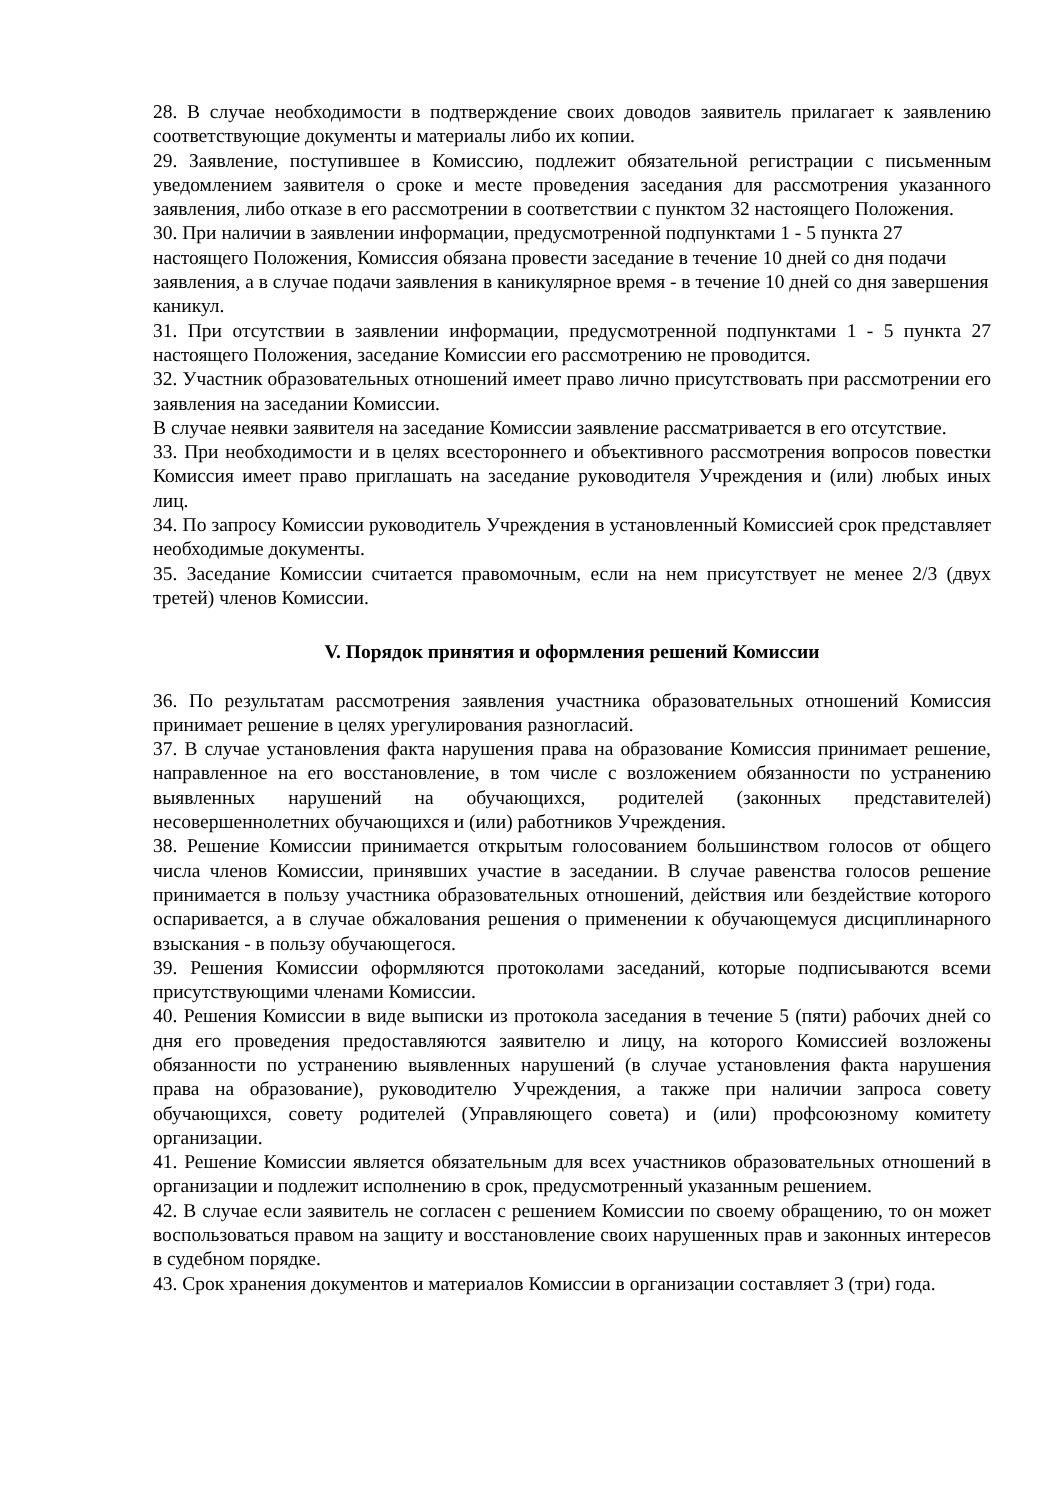28. В случае необходимости в подтверждение своих доводов заявитель прилагает к заявлению соответствующие документы и материалы либо их копии.
29. Заявление, поступившее в Комиссию, подлежит обязательной регистрации с письменным уведомлением заявителя о сроке и месте проведения заседания для рассмотрения указанного заявления, либо отказе в его рассмотрении в соответствии с пунктом 32 настоящего Положения.
30. При наличии в заявлении информации, предусмотренной подпунктами 1 - 5 пункта 27 настоящего Положения, Комиссия обязана провести заседание в течение 10 дней со дня подачи заявления, а в случае подачи заявления в каникулярное время - в течение 10 дней со дня завершения каникул.
31. При отсутствии в заявлении информации, предусмотренной подпунктами 1 - 5 пункта 27 настоящего Положения, заседание Комиссии его рассмотрению не проводится.
32. Участник образовательных отношений имеет право лично присутствовать при рассмотрении его заявления на заседании Комиссии.
В случае неявки заявителя на заседание Комиссии заявление рассматривается в его отсутствие.
33. При необходимости и в целях всестороннего и объективного рассмотрения вопросов повестки Комиссия имеет право приглашать на заседание руководителя Учреждения и (или) любых иных лиц.
34. По запросу Комиссии руководитель Учреждения в установленный Комиссией срок представляет необходимые документы.
35. Заседание Комиссии считается правомочным, если на нем присутствует не менее 2/3 (двух третей) членов Комиссии.
V. Порядок принятия и оформления решений Комиссии
36. По результатам рассмотрения заявления участника образовательных отношений Комиссия принимает решение в целях урегулирования разногласий.
37. В случае установления факта нарушения права на образование Комиссия принимает решение, направленное на его восстановление, в том числе с возложением обязанности по устранению выявленных нарушений на обучающихся, родителей (законных представителей) несовершеннолетних обучающихся и (или) работников Учреждения.
38. Решение Комиссии принимается открытым голосованием большинством голосов от общего числа членов Комиссии, принявших участие в заседании. В случае равенства голосов решение принимается в пользу участника образовательных отношений, действия или бездействие которого оспаривается, а в случае обжалования решения о применении к обучающемуся дисциплинарного взыскания - в пользу обучающегося.
39. Решения Комиссии оформляются протоколами заседаний, которые подписываются всеми присутствующими членами Комиссии.
40. Решения Комиссии в виде выписки из протокола заседания в течение 5 (пяти) рабочих дней со дня его проведения предоставляются заявителю и лицу, на которого Комиссией возложены обязанности по устранению выявленных нарушений (в случае установления факта нарушения права на образование), руководителю Учреждения, а также при наличии запроса совету обучающихся, совету родителей (Управляющего совета) и (или) профсоюзному комитету организации.
41. Решение Комиссии является обязательным для всех участников образовательных отношений в организации и подлежит исполнению в срок, предусмотренный указанным решением.
42. В случае если заявитель не согласен с решением Комиссии по своему обращению, то он может воспользоваться правом на защиту и восстановление своих нарушенных прав и законных интересов в судебном порядке.
43. Срок хранения документов и материалов Комиссии в организации составляет 3 (три) года.